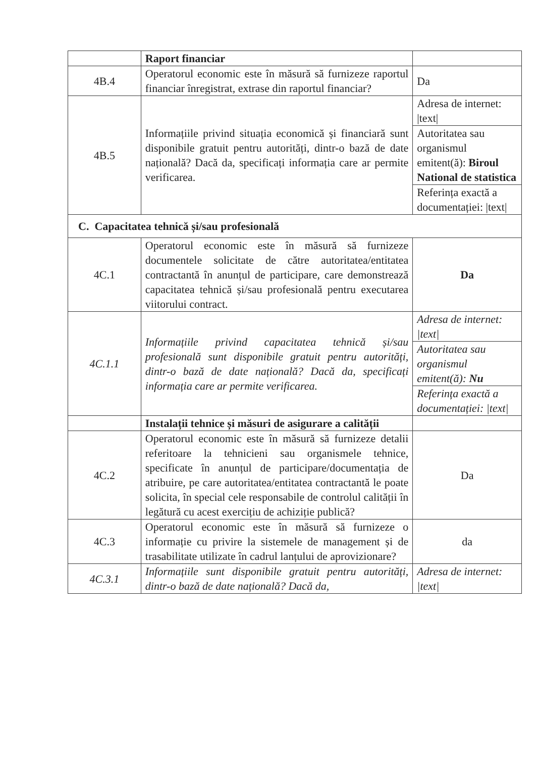| | Raport financiar | |
| 4B.4 | Operatorul economic este în măsură să furnizeze raportul financiar înregistrat, extrase din raportul financiar? | Da |
| 4B.5 | Informațiile privind situația economică și financiară sunt disponibile gratuit pentru autorități, dintr-o bază de date națională? Dacă da, specificați informația care ar permite verificarea. | Adresa de internet: /text/ |
| | | Autoritatea sau organismul emitent(ă): Biroul National de statistica |
| | | Referința exactă a documentației: /text/ |
| C. Capacitatea tehnică și/sau profesională | | |
| 4C.1 | Operatorul economic este în măsură să furnizeze documentele solicitate de către autoritatea/entitatea contractantă în anunțul de participare, care demonstrează capacitatea tehnică și/sau profesională pentru executarea viitorului contract. | Da |
| 4C.1.1 | Informațiile privind capacitatea tehnică și/sau profesională sunt disponibile gratuit pentru autorități, dintr-o bază de date națională? Dacă da, specificați informația care ar permite verificarea. | Adresa de internet: /text/ |
| | | Autoritatea sau organismul emitent(ă): Nu |
| | | Referința exactă a documentației: /text/ |
| | Instalații tehnice și măsuri de asigurare a calității | |
| 4C.2 | Operatorul economic este în măsură să furnizeze detalii referitoare la tehnicieni sau organismele tehnice, specificate în anunțul de participare/documentația de atribuire, pe care autoritatea/entitatea contractantă le poate solicita, în special cele responsabile de controlul calității în legătură cu acest exercițiu de achiziție publică? | Da |
| 4C.3 | Operatorul economic este în măsură să furnizeze o informație cu privire la sistemele de management și de trasabilitate utilizate în cadrul lanțului de aprovizionare? | da |
| 4C.3.1 | Informațiile sunt disponibile gratuit pentru autorități, dintr-o bază de date națională? Dacă da, | Adresa de internet: /text/ |